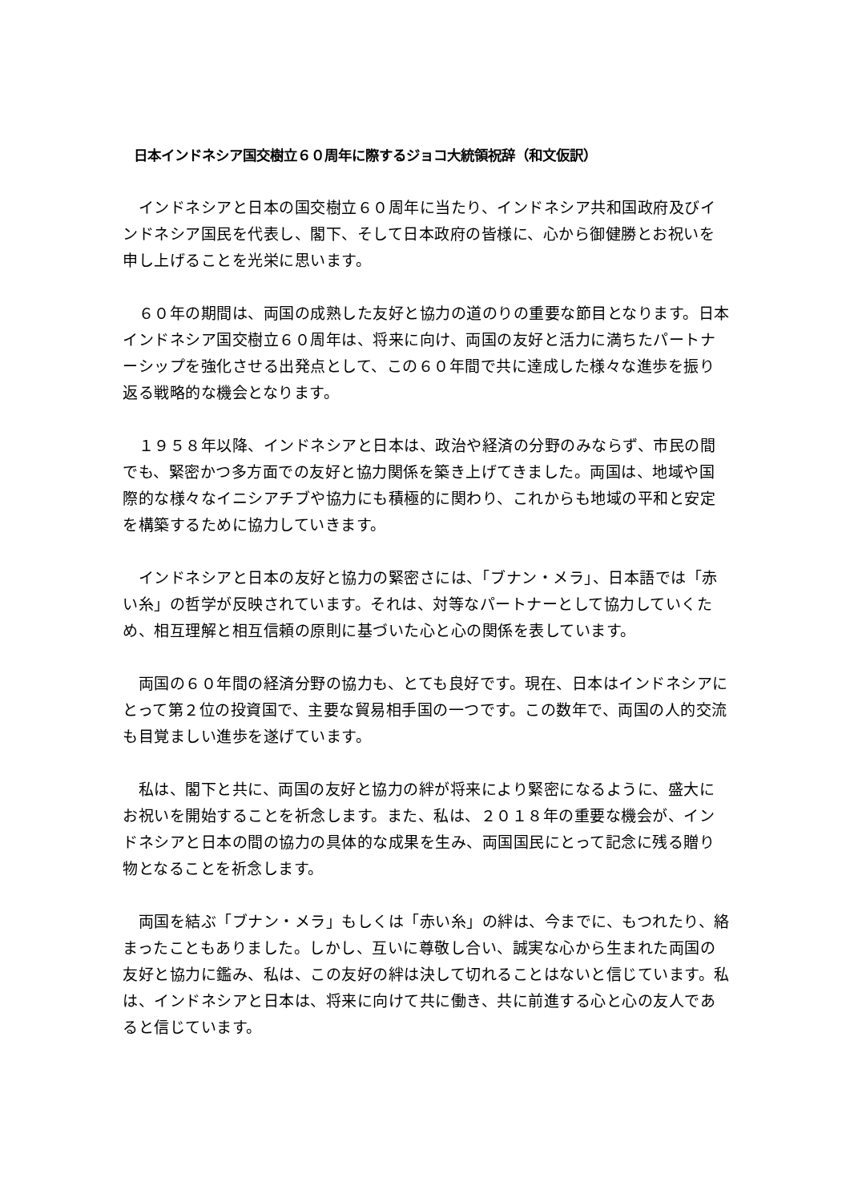日本インドネシア国交樹立６０周年に際するジョコ大統領祝辞（和文仮訳）
　インドネシアと日本の国交樹立６０周年に当たり、インドネシア共和国政府及びインドネシア国民を代表し、閣下、そして日本政府の皆様に、心から御健勝とお祝いを申し上げることを光栄に思います。
　６０年の期間は、両国の成熟した友好と協力の道のりの重要な節目となります。日本インドネシア国交樹立６０周年は、将来に向け、両国の友好と活力に満ちたパートナーシップを強化させる出発点として、この６０年間で共に達成した様々な進歩を振り返る戦略的な機会となります。
　１９５８年以降、インドネシアと日本は、政治や経済の分野のみならず、市民の間でも、緊密かつ多方面での友好と協力関係を築き上げてきました。両国は、地域や国際的な様々なイニシアチブや協力にも積極的に関わり、これからも地域の平和と安定を構築するために協力していきます。
　インドネシアと日本の友好と協力の緊密さには、「ブナン・メラ」、日本語では「赤い糸」の哲学が反映されています。それは、対等なパートナーとして協力していくため、相互理解と相互信頼の原則に基づいた心と心の関係を表しています。
　両国の６０年間の経済分野の協力も、とても良好です。現在、日本はインドネシアにとって第２位の投資国で、主要な貿易相手国の一つです。この数年で、両国の人的交流も目覚ましい進歩を遂げています。
　私は、閣下と共に、両国の友好と協力の絆が将来により緊密になるように、盛大にお祝いを開始することを祈念します。また、私は、２０１８年の重要な機会が、インドネシアと日本の間の協力の具体的な成果を生み、両国国民にとって記念に残る贈り物となることを祈念します。
　両国を結ぶ「ブナン・メラ」もしくは「赤い糸」の絆は、今までに、もつれたり、絡まったこともありました。しかし、互いに尊敬し合い、誠実な心から生まれた両国の友好と協力に鑑み、私は、この友好の絆は決して切れることはないと信じています。私は、インドネシアと日本は、将来に向けて共に働き、共に前進する心と心の友人であると信じています。